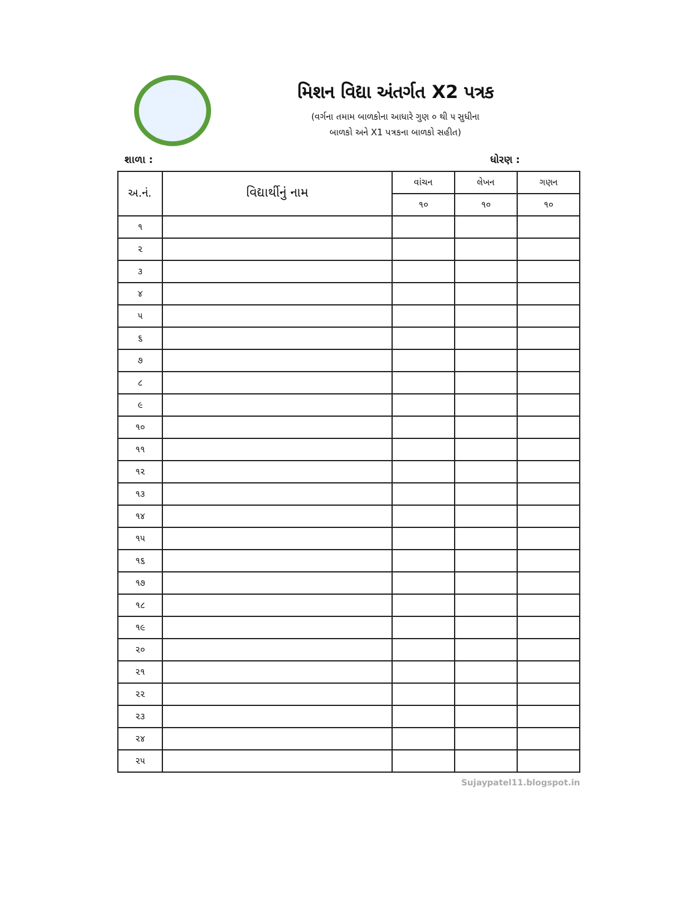મિશન વિદ્યા અંતર્ગત X2 પત્રક
(વર્ગના તમામ બાળકોના આધારે ગુણ ૦ થી ૫ સુધીના
બાળકો અને X1 પત્રકના બાળકો સહીત)
શાળા : ધોરણ :
| અ.નં. | વિદ્યાર્થીનું નામ | વાંચન | લેખન | ગણન |
| --- | --- | --- | --- | --- |
| | | ૧૦ | ૧૦ | ૧૦ |
| ૧ | | | | |
| ૨ | | | | |
| ૩ | | | | |
| ૪ | | | | |
| ૫ | | | | |
| ૬ | | | | |
| ૭ | | | | |
| ૮ | | | | |
| ૯ | | | | |
| ૧૦ | | | | |
| ૧૧ | | | | |
| ૧૨ | | | | |
| ૧૩ | | | | |
| ૧૪ | | | | |
| ૧૫ | | | | |
| ૧૬ | | | | |
| ૧૭ | | | | |
| ૧૮ | | | | |
| ૧૯ | | | | |
| ૨૦ | | | | |
| ૨૧ | | | | |
| ૨૨ | | | | |
| ૨૩ | | | | |
| ૨૪ | | | | |
| ૨૫ | | | | |
Sujaypatel11.blogspot.in